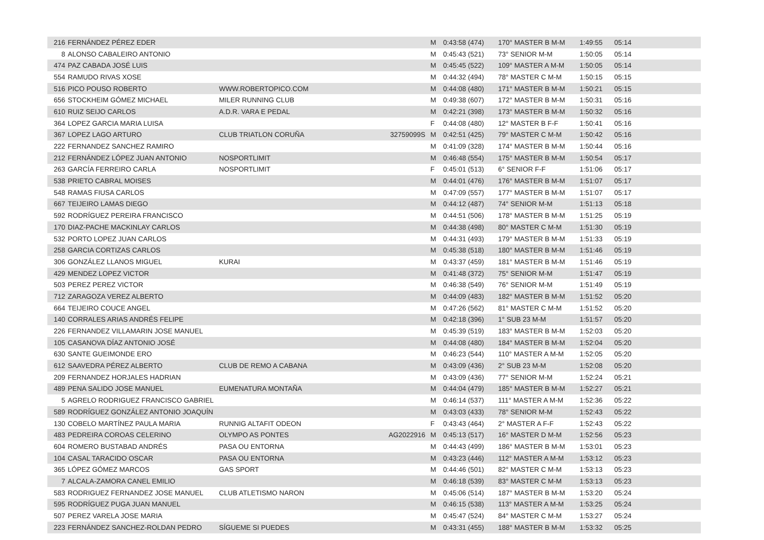| 216 | FERNÁNDEZ PÉREZ EDER | | | M | 0:43:58 (474) | 170° MASTER B M-M | 1:49:55 | 05:14 |
| 8 | ALONSO CABALEIRO ANTONIO | | | M | 0:45:43 (521) | 73° SENIOR M-M | 1:50:05 | 05:14 |
| 474 | PAZ CABADA JOSÉ LUIS | | | M | 0:45:45 (522) | 109° MASTER A M-M | 1:50:05 | 05:14 |
| 554 | RAMUDO RIVAS XOSE | | | M | 0:44:32 (494) | 78° MASTER C M-M | 1:50:15 | 05:15 |
| 516 | PICO POUSO ROBERTO | WWW.ROBERTOPICO.COM | | M | 0:44:08 (480) | 171° MASTER B M-M | 1:50:21 | 05:15 |
| 656 | STOCKHEIM GÓMEZ MICHAEL | MILER RUNNING CLUB | | M | 0:49:38 (607) | 172° MASTER B M-M | 1:50:31 | 05:16 |
| 610 | RUIZ SEIJO CARLOS | A.D.R. VARA E PEDAL | | M | 0:42:21 (398) | 173° MASTER B M-M | 1:50:32 | 05:16 |
| 364 | LOPEZ GARCIA MARIA LUISA | | | F | 0:44:08 (480) | 12° MASTER B F-F | 1:50:41 | 05:16 |
| 367 | LOPEZ LAGO ARTURO | CLUB TRIATLON CORUÑA | 32759099S | M | 0:42:51 (425) | 79° MASTER C M-M | 1:50:42 | 05:16 |
| 222 | FERNANDEZ SANCHEZ RAMIRO | | | M | 0:41:09 (328) | 174° MASTER B M-M | 1:50:44 | 05:16 |
| 212 | FERNÁNDEZ LÓPEZ JUAN ANTONIO | NOSPORTLIMIT | | M | 0:46:48 (554) | 175° MASTER B M-M | 1:50:54 | 05:17 |
| 263 | GARCÍA FERREIRO CARLA | NOSPORTLIMIT | | F | 0:45:01 (513) | 6° SENIOR F-F | 1:51:06 | 05:17 |
| 538 | PRIETO CABRAL MOISES | | | M | 0:44:01 (476) | 176° MASTER B M-M | 1:51:07 | 05:17 |
| 548 | RAMAS FIUSA CARLOS | | | M | 0:47:09 (557) | 177° MASTER B M-M | 1:51:07 | 05:17 |
| 667 | TEIJEIRO LAMAS DIEGO | | | M | 0:44:12 (487) | 74° SENIOR M-M | 1:51:13 | 05:18 |
| 592 | RODRÍGUEZ PEREIRA FRANCISCO | | | M | 0:44:51 (506) | 178° MASTER B M-M | 1:51:25 | 05:19 |
| 170 | DIAZ-PACHE MACKINLAY CARLOS | | | M | 0:44:38 (498) | 80° MASTER C M-M | 1:51:30 | 05:19 |
| 532 | PORTO LOPEZ JUAN CARLOS | | | M | 0:44:31 (493) | 179° MASTER B M-M | 1:51:33 | 05:19 |
| 258 | GARCIA CORTIZAS CARLOS | | | M | 0:45:38 (518) | 180° MASTER B M-M | 1:51:46 | 05:19 |
| 306 | GONZÁLEZ LLANOS MIGUEL | KURAI | | M | 0:43:37 (459) | 181° MASTER B M-M | 1:51:46 | 05:19 |
| 429 | MENDEZ LOPEZ VICTOR | | | M | 0:41:48 (372) | 75° SENIOR M-M | 1:51:47 | 05:19 |
| 503 | PEREZ PEREZ VICTOR | | | M | 0:46:38 (549) | 76° SENIOR M-M | 1:51:49 | 05:19 |
| 712 | ZARAGOZA VEREZ ALBERTO | | | M | 0:44:09 (483) | 182° MASTER B M-M | 1:51:52 | 05:20 |
| 664 | TEIJEIRO COUCE ANGEL | | | M | 0:47:26 (562) | 81° MASTER C M-M | 1:51:52 | 05:20 |
| 140 | CORRALES ARIAS ANDRÉS FELIPE | | | M | 0:42:18 (396) | 1° SUB 23 M-M | 1:51:57 | 05:20 |
| 226 | FERNANDEZ VILLAMARIN JOSE MANUEL | | | M | 0:45:39 (519) | 183° MASTER B M-M | 1:52:03 | 05:20 |
| 105 | CASANOVA DÍAZ ANTONIO JOSÉ | | | M | 0:44:08 (480) | 184° MASTER B M-M | 1:52:04 | 05:20 |
| 630 | SANTE GUEIMONDE ERO | | | M | 0:46:23 (544) | 110° MASTER A M-M | 1:52:05 | 05:20 |
| 612 | SAAVEDRA PÉREZ ALBERTO | CLUB DE REMO A CABANA | | M | 0:43:09 (436) | 2° SUB 23 M-M | 1:52:08 | 05:20 |
| 209 | FERNANDEZ HORJALES HADRIAN | | | M | 0:43:09 (436) | 77° SENIOR M-M | 1:52:24 | 05:21 |
| 489 | PENA SALIDO JOSE MANUEL | EUMENATURA MONTAÑA | | M | 0:44:04 (479) | 185° MASTER B M-M | 1:52:27 | 05:21 |
| 5 | AGRELO RODRIGUEZ FRANCISCO GABRIEL | | | M | 0:46:14 (537) | 111° MASTER A M-M | 1:52:36 | 05:22 |
| 589 | RODRÍGUEZ GONZÁLEZ ANTONIO JOAQUÍN | | | M | 0:43:03 (433) | 78° SENIOR M-M | 1:52:43 | 05:22 |
| 130 | COBELO MARTÍNEZ PAULA MARIA | RUNNIG ALTAFIT ODEON | | F | 0:43:43 (464) | 2° MASTER A F-F | 1:52:43 | 05:22 |
| 483 | PEDREIRA COROAS CELERINO | OLYMPO AS PONTES | AG2022916 | M | 0:45:13 (517) | 16° MASTER D M-M | 1:52:56 | 05:23 |
| 604 | ROMERO BUSTABAD ANDRÉS | PASA OU ENTORNA | | M | 0:44:43 (499) | 186° MASTER B M-M | 1:53:01 | 05:23 |
| 104 | CASAL TARACIDO OSCAR | PASA OU ENTORNA | | M | 0:43:23 (446) | 112° MASTER A M-M | 1:53:12 | 05:23 |
| 365 | LÓPEZ GÓMEZ MARCOS | GAS SPORT | | M | 0:44:46 (501) | 82° MASTER C M-M | 1:53:13 | 05:23 |
| 7 | ALCALA-ZAMORA CANEL EMILIO | | | M | 0:46:18 (539) | 83° MASTER C M-M | 1:53:13 | 05:23 |
| 583 | RODRIGUEZ FERNANDEZ JOSE MANUEL | CLUB ATLETISMO NARON | | M | 0:45:06 (514) | 187° MASTER B M-M | 1:53:20 | 05:24 |
| 595 | RODRÍGUEZ PUGA JUAN MANUEL | | | M | 0:46:15 (538) | 113° MASTER A M-M | 1:53:25 | 05:24 |
| 507 | PEREZ VARELA JOSE MARIA | | | M | 0:45:47 (524) | 84° MASTER C M-M | 1:53:27 | 05:24 |
| 223 | FERNÁNDEZ SANCHEZ-ROLDAN PEDRO | SÍGUEME SI PUEDES | | M | 0:43:31 (455) | 188° MASTER B M-M | 1:53:32 | 05:25 |